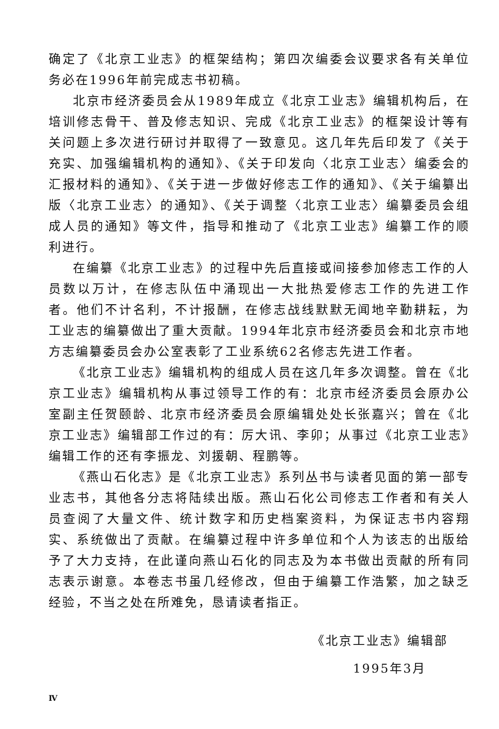确定了《北京工业志》的框架结构；第四次编委会议要求各有关单位务必在1996年前完成志书初稿。
北京市经济委员会从1989年成立《北京工业志》编辑机构后，在培训修志骨干、普及修志知识、完成《北京工业志》的框架设计等有关问题上多次进行研讨并取得了一致意见。这几年先后印发了《关于充实、加强编辑机构的通知》、《关于印发向〈北京工业志〉编委会的汇报材料的通知》、《关于进一步做好修志工作的通知》、《关于编纂出版〈北京工业志〉的通知》、《关于调整〈北京工业志〉编纂委员会组成人员的通知》等文件，指导和推动了《北京工业志》编纂工作的顺利进行。
在编纂《北京工业志》的过程中先后直接或间接参加修志工作的人员数以万计，在修志队伍中涌现出一大批热爱修志工作的先进工作者。他们不计名利，不计报酬，在修志战线默默无闻地辛勤耕耘，为工业志的编纂做出了重大贡献。1994年北京市经济委员会和北京市地方志编纂委员会办公室表彰了工业系统62名修志先进工作者。
《北京工业志》编辑机构的组成人员在这几年多次调整。曾在《北京工业志》编辑机构从事过领导工作的有：北京市经济委员会原办公室副主任贺颐龄、北京市经济委员会原编辑处处长张嘉兴；曾在《北京工业志》编辑部工作过的有：厉大讯、李卯；从事过《北京工业志》编辑工作的还有李振龙、刘援朝、程鹏等。
《燕山石化志》是《北京工业志》系列丛书与读者见面的第一部专业志书，其他各分志将陆续出版。燕山石化公司修志工作者和有关人员查阅了大量文件、统计数字和历史档案资料，为保证志书内容翔实、系统做出了贡献。在编纂过程中许多单位和个人为该志的出版给予了大力支持，在此谨向燕山石化的同志及为本书做出贡献的所有同志表示谢意。本卷志书虽几经修改，但由于编纂工作浩繁，加之缺乏经验，不当之处在所难免，恳请读者指正。
《北京工业志》编辑部
1995年3月
Ⅳ